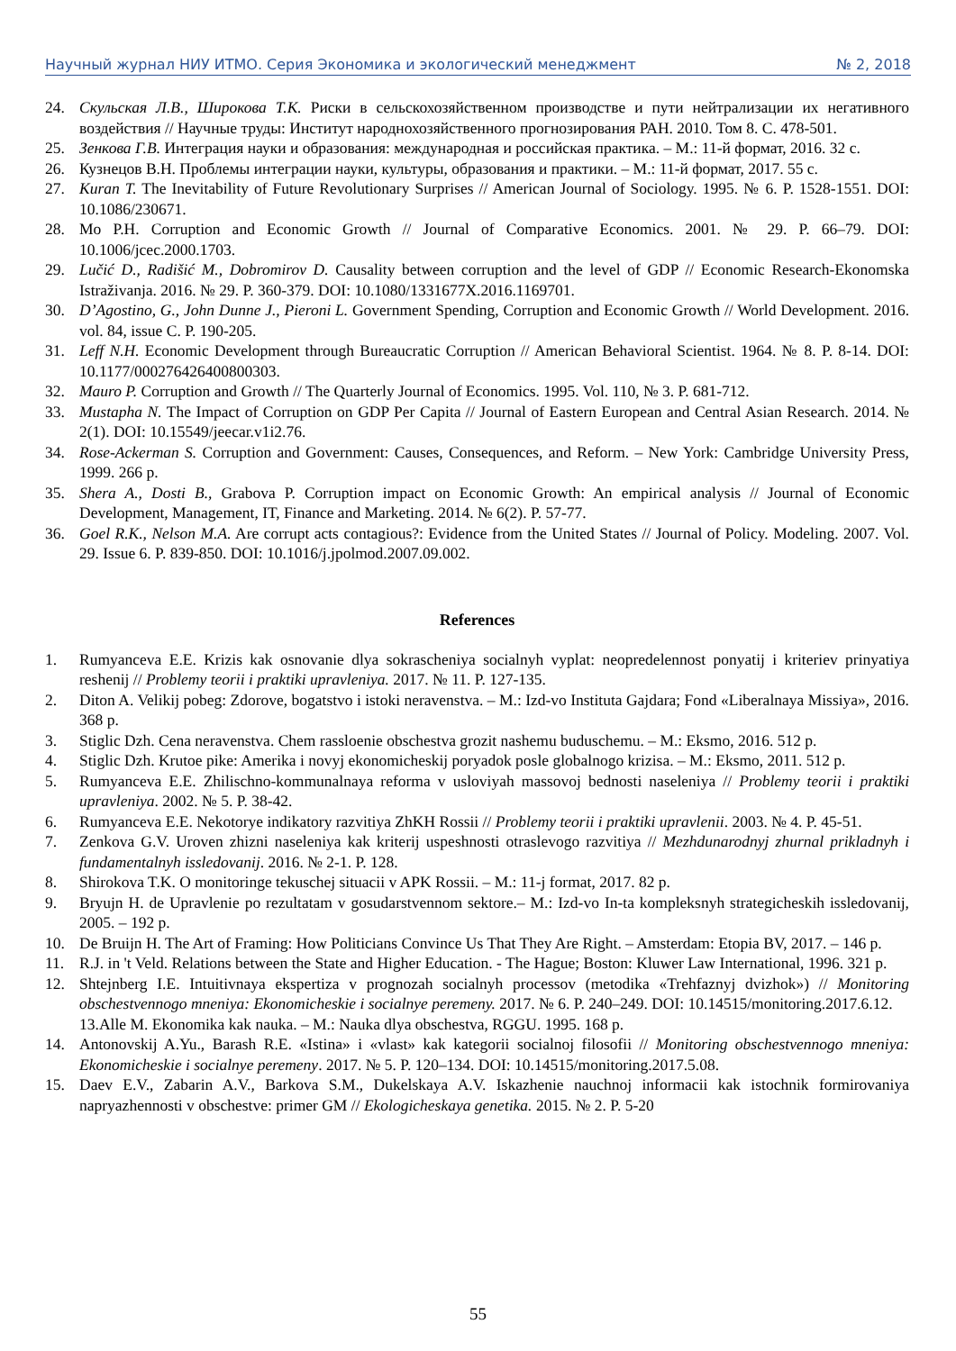Научный журнал НИУ ИТМО. Серия Экономика и экологический менеджмент № 2, 2018
24. Скульская Л.В., Широкова Т.К. Риски в сельскохозяйственном производстве и пути нейтрализации их негативного воздействия // Научные труды: Институт народнохозяйственного прогнозирования РАН. 2010. Том 8. С. 478-501.
25. Зенкова Г.В. Интеграция науки и образования: международная и российская практика. – М.: 11-й формат, 2016. 32 с.
26. Кузнецов В.Н. Проблемы интеграции науки, культуры, образования и практики. – М.: 11-й формат, 2017. 55 с.
27. Kuran T. The Inevitability of Future Revolutionary Surprises // American Journal of Sociology. 1995. № 6. P. 1528-1551. DOI: 10.1086/230671.
28. Mo P.H. Corruption and Economic Growth // Journal of Comparative Economics. 2001. № 29. P. 66–79. DOI: 10.1006/jcec.2000.1703.
29. Lučić D., Radišić M., Dobromirov D. Causality between corruption and the level of GDP // Economic Research-Ekonomska Istraživanja. 2016. № 29. P. 360-379. DOI: 10.1080/1331677X.2016.1169701.
30. D’Agostino, G., John Dunne J., Pieroni L. Government Spending, Corruption and Economic Growth // World Development. 2016. vol. 84, issue C. P. 190-205.
31. Leff N.H. Economic Development through Bureaucratic Corruption // American Behavioral Scientist. 1964. № 8. P. 8-14. DOI: 10.1177/000276426400800303.
32. Mauro P. Corruption and Growth // The Quarterly Journal of Economics. 1995. Vol. 110, № 3. P. 681-712.
33. Mustapha N. The Impact of Corruption on GDP Per Capita // Journal of Eastern European and Central Asian Research. 2014. № 2(1). DOI: 10.15549/jeecar.v1i2.76.
34. Rose-Ackerman S. Corruption and Government: Causes, Consequences, and Reform. – New York: Cambridge University Press, 1999. 266 p.
35. Shera A., Dosti B., Grabova P. Corruption impact on Economic Growth: An empirical analysis // Journal of Economic Development, Management, IT, Finance and Marketing. 2014. № 6(2). P. 57-77.
36. Goel R.K., Nelson M.A. Are corrupt acts contagious?: Evidence from the United States // Journal of Policy. Modeling. 2007. Vol. 29. Issue 6. P. 839-850. DOI: 10.1016/j.jpolmod.2007.09.002.
References
1. Rumyanceva E.E. Krizis kak osnovanie dlya sokrascheniya socialnyh vyplat: neopredelennost ponyatij i kriteriev prinyatiya reshenij // Problemy teorii i praktiki upravleniya. 2017. № 11. P. 127-135.
2. Diton A. Velikij pobeg: Zdorove, bogatstvo i istoki neravenstva. – M.: Izd-vo Instituta Gajdara; Fond «Liberalnaya Missiya», 2016. 368 p.
3. Stiglic Dzh. Cena neravenstva. Chem rassloenie obschestva grozit nashemu buduschemu. – M.: Eksmo, 2016. 512 p.
4. Stiglic Dzh. Krutoe pike: Amerika i novyj ekonomicheskij poryadok posle globalnogo krizisa. – M.: Eksmo, 2011. 512 p.
5. Rumyanceva E.E. Zhilischno-kommunalnaya reforma v usloviyah massovoj bednosti naseleniya // Problemy teorii i praktiki upravleniya. 2002. № 5. P. 38-42.
6. Rumyanceva E.E. Nekotorye indikatory razvitiya ZhKH Rossii // Problemy teorii i praktiki upravlenii. 2003. № 4. P. 45-51.
7. Zenkova G.V. Uroven zhizni naseleniya kak kriterij uspeshnosti otraslevogo razvitiya // Mezhdunarodnyj zhurnal prikladnyh i fundamentalnyh issledovanij. 2016. № 2-1. P. 128.
8. Shirokova T.K. O monitoringe tekuschej situacii v APK Rossii. – M.: 11-j format, 2017. 82 p.
9. Bryujn H. de Upravlenie po rezultatam v gosudarstvennom sektore.– M.: Izd-vo In-ta kompleksnyh strategicheskih issledovanij, 2005. – 192 p.
10. De Bruijn H. The Art of Framing: How Politicians Convince Us That They Are Right. – Amsterdam: Etopia BV, 2017. – 146 p.
11. R.J. in 't Veld. Relations between the State and Higher Education. - The Hague; Boston: Kluwer Law International, 1996. 321 p.
12. Shtejnberg I.E. Intuitivnaya ekspertiza v prognozah socialnyh processov (metodika «Trehfaznyj dvizhok») // Monitoring obschestvennogo mneniya: Ekonomicheskie i socialnye peremeny. 2017. № 6. P. 240–249. DOI: 10.14515/monitoring.2017.6.12.
13.Alle M. Ekonomika kak nauka. – M.: Nauka dlya obschestva, RGGU. 1995. 168 p.
14. Antonovskij A.Yu., Barash R.E. «Istina» i «vlast» kak kategorii socialnoj filosofii // Monitoring obschestvennogo mneniya: Ekonomicheskie i socialnye peremeny. 2017. № 5. P. 120–134. DOI: 10.14515/monitoring.2017.5.08.
15. Daev E.V., Zabarin A.V., Barkova S.M., Dukelskaya A.V. Iskazhenie nauchnoj informacii kak istochnik formirovaniya napryazhennosti v obschestve: primer GM // Ekologicheskaya genetika. 2015. № 2. P. 5-20
55